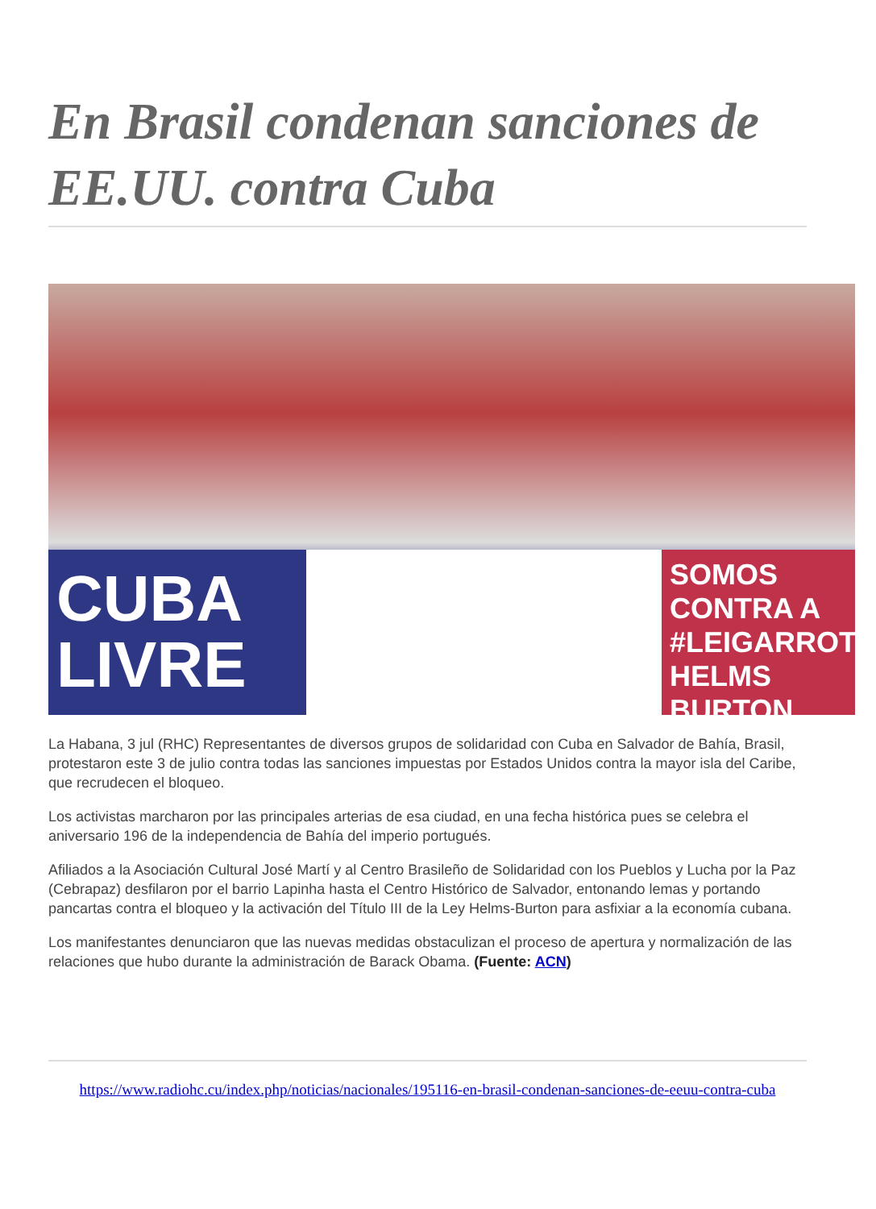En Brasil condenan sanciones de EE.UU. contra Cuba
CUBA LIVRE
SOMOS CONTRA A #LEIGARROTE HELMS BURTON
La Habana, 3 jul (RHC) Representantes de diversos grupos de solidaridad con Cuba en Salvador de Bahía, Brasil, protestaron este 3 de julio contra todas las sanciones impuestas por Estados Unidos contra la mayor isla del Caribe, que recrudecen el bloqueo.
Los activistas marcharon por las principales arterias de esa ciudad, en una fecha histórica pues se celebra el aniversario 196 de la independencia de Bahía del imperio portugués.
Afiliados a la Asociación Cultural José Martí y al Centro Brasileño de Solidaridad con los Pueblos y Lucha por la Paz (Cebrapaz) desfilaron por el barrio Lapinha hasta el Centro Histórico de Salvador, entonando lemas y portando pancartas contra el bloqueo y la activación del Título III de la Ley Helms-Burton para asfixiar a la economía cubana.
Los manifestantes denunciaron que las nuevas medidas obstaculizan el proceso de apertura y normalización de las relaciones que hubo durante la administración de Barack Obama. (Fuente: ACN)
https://www.radiohc.cu/index.php/noticias/nacionales/195116-en-brasil-condenan-sanciones-de-eeuu-contra-cuba